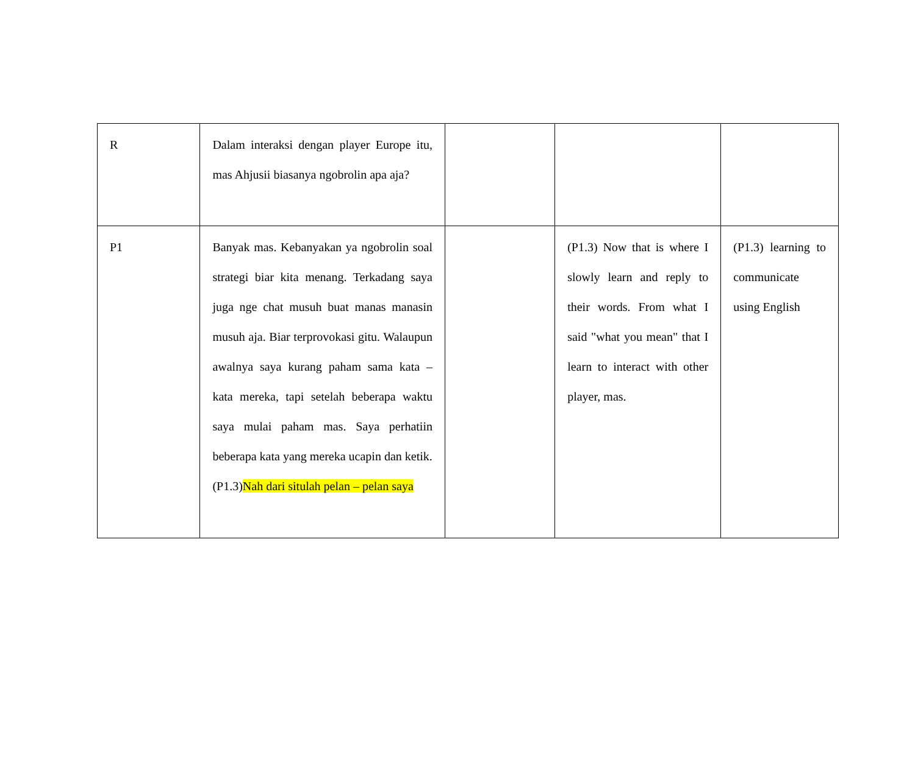| R | Dalam interaksi dengan player Europe itu, mas Ahjusii biasanya ngobrolin apa aja? | | | |
| P1 | Banyak mas. Kebanyakan ya ngobrolin soal strategi biar kita menang. Terkadang saya juga nge chat musuh buat manas manasin musuh aja. Biar terprovokasi gitu. Walaupun awalnya saya kurang paham sama kata – kata mereka, tapi setelah beberapa waktu saya mulai paham mas. Saya perhatiin beberapa kata yang mereka ucapin dan ketik. (P1.3) Nah dari situlah pelan – pelan saya | | (P1.3) Now that is where I slowly learn and reply to their words. From what I said "what you mean" that I learn to interact with other player, mas. | (P1.3) learning to communicate using English |